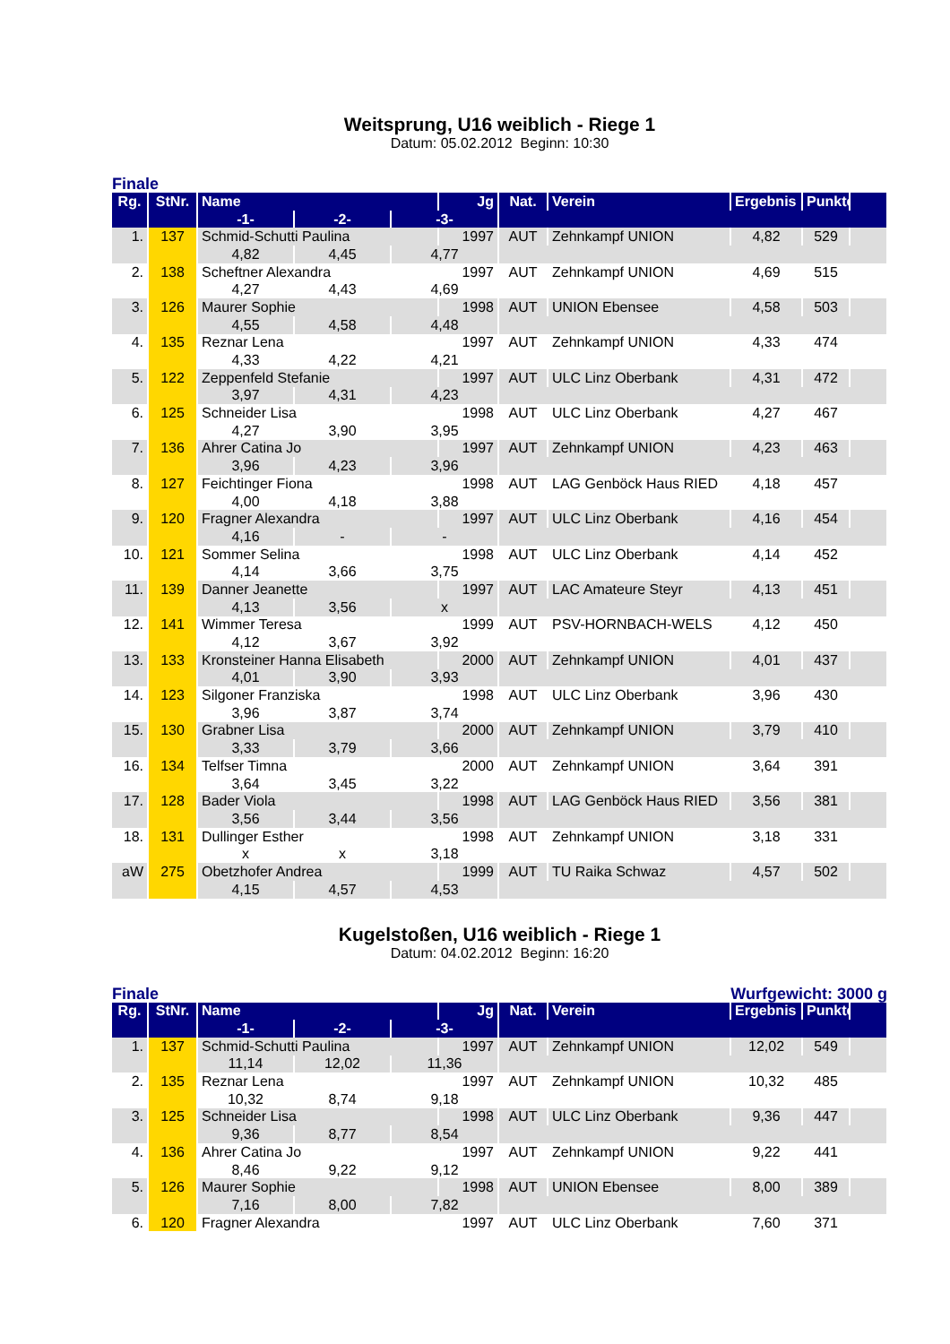Weitsprung, U16 weiblich - Riege 1
Datum: 05.02.2012 Beginn: 10:30
Finale
| Rg. | StNr. | Name | | | Jg | Nat. | Verein | Ergebnis | Punkte | |
| --- | --- | --- | --- | --- | --- | --- | --- | --- | --- | --- |
| | | -1- | -2- | -3- | | | | | | |
| 1. | 137 | Schmid-Schutti Paulina | | | 1997 | AUT | Zehnkampf UNION | 4,82 | 529 | |
| | | 4,82 | 4,45 | 4,77 | | | | | | |
| 2. | 138 | Scheftner Alexandra | | | 1997 | AUT | Zehnkampf UNION | 4,69 | 515 | |
| | | 4,27 | 4,43 | 4,69 | | | | | | |
| 3. | 126 | Maurer Sophie | | | 1998 | AUT | UNION Ebensee | 4,58 | 503 | |
| | | 4,55 | 4,58 | 4,48 | | | | | | |
| 4. | 135 | Reznar Lena | | | 1997 | AUT | Zehnkampf UNION | 4,33 | 474 | |
| | | 4,33 | 4,22 | 4,21 | | | | | | |
| 5. | 122 | Zeppenfeld Stefanie | | | 1997 | AUT | ULC Linz Oberbank | 4,31 | 472 | |
| | | 3,97 | 4,31 | 4,23 | | | | | | |
| 6. | 125 | Schneider Lisa | | | 1998 | AUT | ULC Linz Oberbank | 4,27 | 467 | |
| | | 4,27 | 3,90 | 3,95 | | | | | | |
| 7. | 136 | Ahrer Catina Jo | | | 1997 | AUT | Zehnkampf UNION | 4,23 | 463 | |
| | | 3,96 | 4,23 | 3,96 | | | | | | |
| 8. | 127 | Feichtinger Fiona | | | 1998 | AUT | LAG Genböck Haus RIED | 4,18 | 457 | |
| | | 4,00 | 4,18 | 3,88 | | | | | | |
| 9. | 120 | Fragner Alexandra | | | 1997 | AUT | ULC Linz Oberbank | 4,16 | 454 | |
| | | 4,16 | - | - | | | | | | |
| 10. | 121 | Sommer Selina | | | 1998 | AUT | ULC Linz Oberbank | 4,14 | 452 | |
| | | 4,14 | 3,66 | 3,75 | | | | | | |
| 11. | 139 | Danner Jeanette | | | 1997 | AUT | LAC Amateure Steyr | 4,13 | 451 | |
| | | 4,13 | 3,56 | x | | | | | | |
| 12. | 141 | Wimmer Teresa | | | 1999 | AUT | PSV-HORNBACH-WELS | 4,12 | 450 | |
| | | 4,12 | 3,67 | 3,92 | | | | | | |
| 13. | 133 | Kronsteiner Hanna Elisabeth | | | 2000 | AUT | Zehnkampf UNION | 4,01 | 437 | |
| | | 4,01 | 3,90 | 3,93 | | | | | | |
| 14. | 123 | Silgoner Franziska | | | 1998 | AUT | ULC Linz Oberbank | 3,96 | 430 | |
| | | 3,96 | 3,87 | 3,74 | | | | | | |
| 15. | 130 | Grabner Lisa | | | 2000 | AUT | Zehnkampf UNION | 3,79 | 410 | |
| | | 3,33 | 3,79 | 3,66 | | | | | | |
| 16. | 134 | Telfser Timna | | | 2000 | AUT | Zehnkampf UNION | 3,64 | 391 | |
| | | 3,64 | 3,45 | 3,22 | | | | | | |
| 17. | 128 | Bader Viola | | | 1998 | AUT | LAG Genböck Haus RIED | 3,56 | 381 | |
| | | 3,56 | 3,44 | 3,56 | | | | | | |
| 18. | 131 | Dullinger Esther | | | 1998 | AUT | Zehnkampf UNION | 3,18 | 331 | |
| | | x | x | 3,18 | | | | | | |
| aW | 275 | Obetzhofer Andrea | | | 1999 | AUT | TU Raika Schwaz | 4,57 | 502 | |
| | | 4,15 | 4,57 | 4,53 | | | | | | |
Kugelstoßen, U16 weiblich - Riege 1
Datum: 04.02.2012 Beginn: 16:20
Finale Wurfgewicht: 3000 g
| Rg. | StNr. | Name | | | Jg | Nat. | Verein | Ergebnis | Punkte | |
| --- | --- | --- | --- | --- | --- | --- | --- | --- | --- | --- |
| | | -1- | -2- | -3- | | | | | | |
| 1. | 137 | Schmid-Schutti Paulina | | | 1997 | AUT | Zehnkampf UNION | 12,02 | 549 | |
| | | 11,14 | 12,02 | 11,36 | | | | | | |
| 2. | 135 | Reznar Lena | | | 1997 | AUT | Zehnkampf UNION | 10,32 | 485 | |
| | | 10,32 | 8,74 | 9,18 | | | | | | |
| 3. | 125 | Schneider Lisa | | | 1998 | AUT | ULC Linz Oberbank | 9,36 | 447 | |
| | | 9,36 | 8,77 | 8,54 | | | | | | |
| 4. | 136 | Ahrer Catina Jo | | | 1997 | AUT | Zehnkampf UNION | 9,22 | 441 | |
| | | 8,46 | 9,22 | 9,12 | | | | | | |
| 5. | 126 | Maurer Sophie | | | 1998 | AUT | UNION Ebensee | 8,00 | 389 | |
| | | 7,16 | 8,00 | 7,82 | | | | | | |
| 6. | 120 | Fragner Alexandra | | | 1997 | AUT | ULC Linz Oberbank | 7,60 | 371 | |